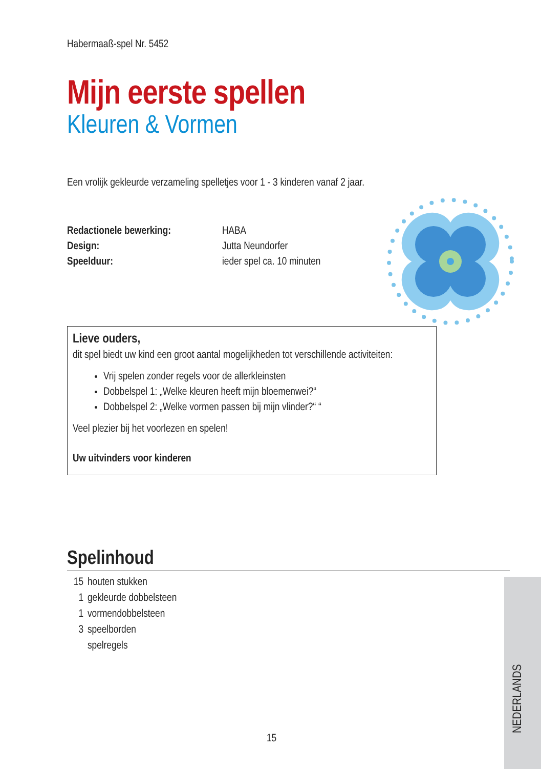Habermaaß-spel Nr. 5452
Mijn eerste spellen
Kleuren & Vormen
Een vrolijk gekleurde verzameling spelletjes voor 1 - 3 kinderen vanaf 2 jaar.
Redactionele bewerking: HABA Design: Jutta Neundorfer Speelduur: ieder spel ca. 10 minuten
Lieve ouders,
dit spel biedt uw kind een groot aantal mogelijkheden tot verschillende activiteiten:
Vrij spelen zonder regels voor de allerkleinsten
Dobbelspel 1: „Welke kleuren heeft mijn bloemenwei?“
Dobbelspel 2: „Welke vormen passen bij mijn vlinder?“ “
Veel plezier bij het voorlezen en spelen!
Uw uitvinders voor kinderen
Spelinhoud
15 houten stukken 1 gekleurde dobbelsteen 1 vormendobbelsteen 3 speelborden spelregels
15
NEDERLANDS